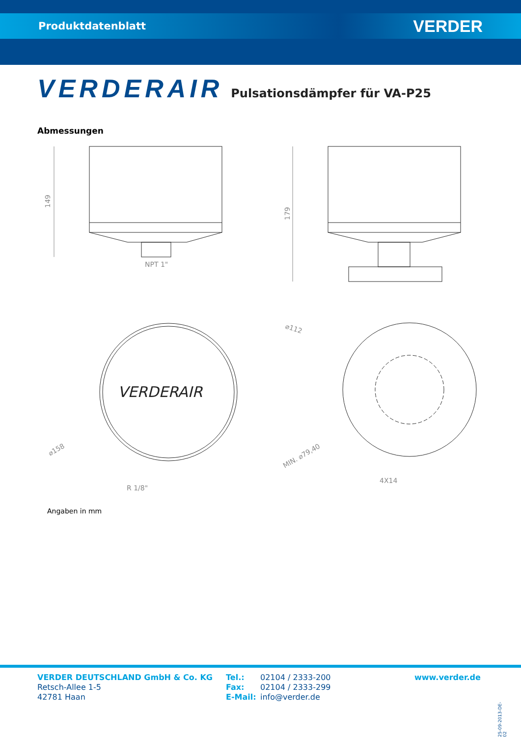Produktdatenblatt VERDER
VERDERAIR Pulsationsdämpfer für VA-P25
Abmessungen
149
NPT 1"
179
VERDERAIR
⌀158
R 1/8"
⌀112
MIN. ⌀79,40
4X14
Angaben in mm
VERDER DEUTSCHLAND GmbH & Co. KG
Retsch-Allee 1-5
42781 Haan
Tel.: 02104 / 2333-200 Fax: 02104 / 2333-299 E-Mail: info@verder.de
www.verder.de
25-09-2013-DE-02